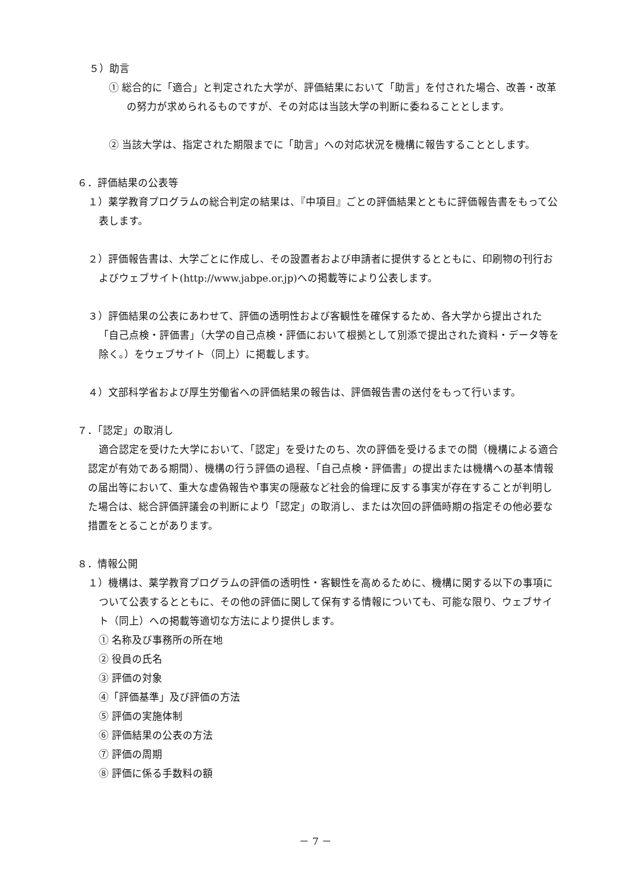５）助言
① 総合的に「適合」と判定された大学が、評価結果において「助言」を付された場合、改善・改革の努力が求められるものですが、その対応は当該大学の判断に委ねることとします。
② 当該大学は、指定された期限までに「助言」への対応状況を機構に報告することとします。
６．評価結果の公表等
１）薬学教育プログラムの総合判定の結果は、『中項目』ごとの評価結果とともに評価報告書をもって公表します。
２）評価報告書は、大学ごとに作成し、その設置者および申請者に提供するとともに、印刷物の刊行およびウェブサイト(http://www.jabpe.or.jp)への掲載等により公表します。
３）評価結果の公表にあわせて、評価の透明性および客観性を確保するため、各大学から提出された「自己点検・評価書」（大学の自己点検・評価において根拠として別添で提出された資料・データ等を除く。）をウェブサイト（同上）に掲載します。
４）文部科学省および厚生労働省への評価結果の報告は、評価報告書の送付をもって行います。
７．「認定」の取消し
適合認定を受けた大学において、「認定」を受けたのち、次の評価を受けるまでの間（機構による適合認定が有効である期間）、機構の行う評価の過程、「自己点検・評価書」の提出または機構への基本情報の届出等において、重大な虚偽報告や事実の隠蔽など社会的倫理に反する事実が存在することが判明した場合は、総合評価評議会の判断により「認定」の取消し、または次回の評価時期の指定その他必要な措置をとることがあります。
８．情報公開
１）機構は、薬学教育プログラムの評価の透明性・客観性を高めるために、機構に関する以下の事項について公表するとともに、その他の評価に関して保有する情報についても、可能な限り、ウェブサイト（同上）への掲載等適切な方法により提供します。
① 名称及び事務所の所在地
② 役員の氏名
③ 評価の対象
④「評価基準」及び評価の方法
⑤ 評価の実施体制
⑥ 評価結果の公表の方法
⑦ 評価の周期
⑧ 評価に係る手数料の額
－ 7 －